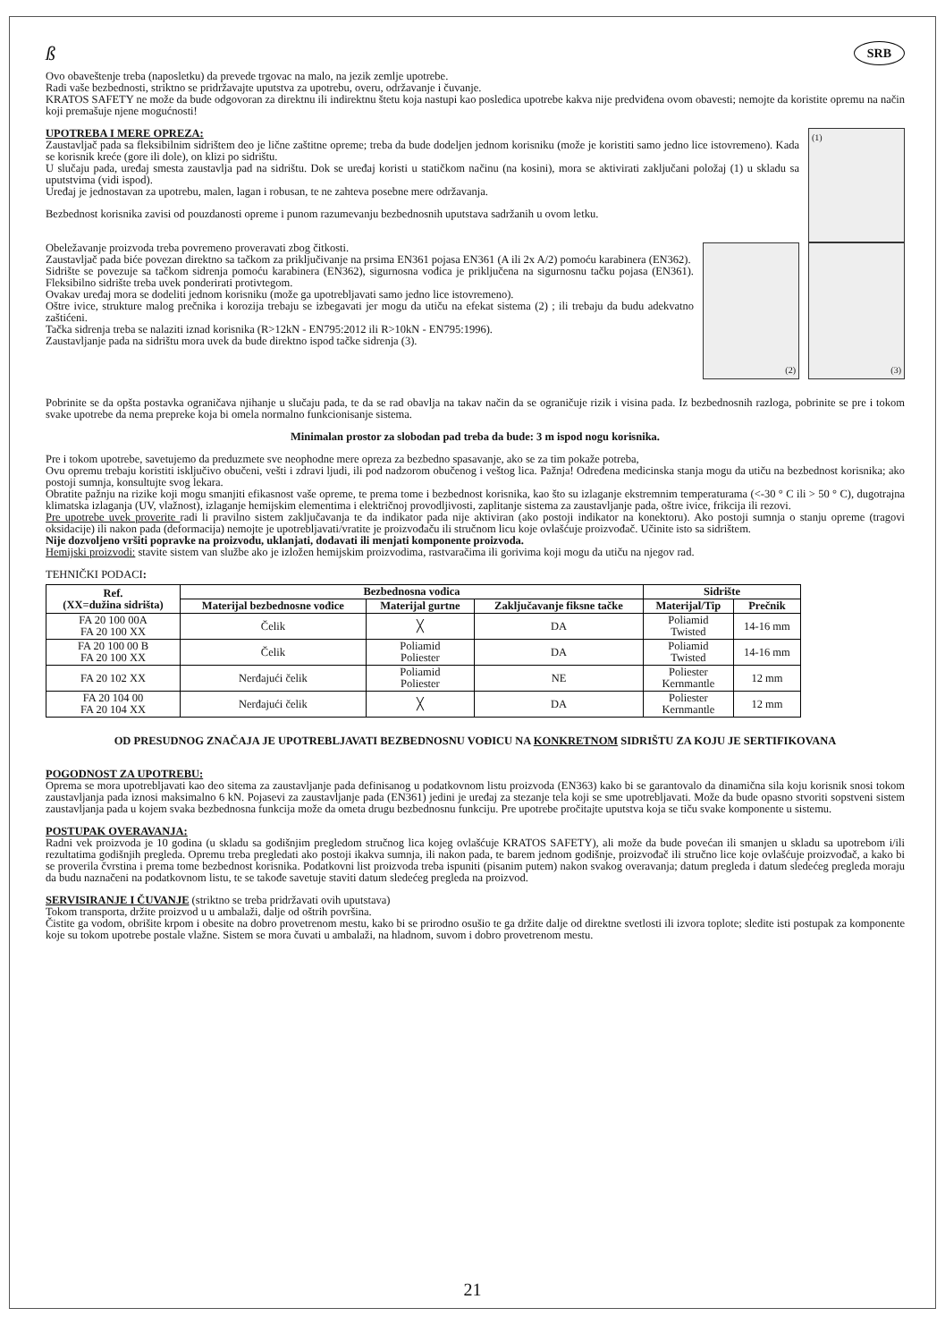ß SRB
Ovo obaveštenje treba (naposletku) da prevede trgovac na malo, na jezik zemlje upotrebe.
Radi vaše bezbednosti, striktno se pridržavajte uputstva za upotrebu, overu, održavanje i čuvanje.
KRATOS SAFETY ne može da bude odgovoran za direktnu ili indirektnu štetu koja nastupi kao posledica upotrebe kakva nije predviđena ovom obavesti; nemojte da koristite opremu na način koji premašuje njene mogućnosti!
UPOTREBA I MERE OPREZA:
Zaustavljač pada sa fleksibilnim sidrištem deo je lične zaštitne opreme; treba da bude dodeljen jednom korisniku (može je koristiti samo jedno lice istovremeno). Kada se korisnik kreće (gore ili dole), on klizi po sidrištu.
U slučaju pada, uređaj smesta zaustavlja pad na sidrištu. Dok se uređaj koristi u statičkom načinu (na kosini), mora se aktivirati zaključani položaj (1) u skladu sa uputstvima (vidi ispod).
Uređaj je jednostavan za upotrebu, malen, lagan i robusan, te ne zahteva posebne mere održavanja.
Bezbednost korisnika zavisi od pouzdanosti opreme i punom razumevanju bezbednosnih uputstava sadržanih u ovom letku.
(1)
Obeležavanje proizvoda treba povremeno proveravati zbog čitkosti.
Zaustavljač pada biće povezan direktno sa tačkom za priključivanje na prsima EN361 pojasa EN361 (A ili 2x A/2) pomoću karabinera (EN362).
Sidrište se povezuje sa tačkom sidrenja pomoću karabinera (EN362), sigurnosna vođica je priključena na sigurnosnu tačku pojasa (EN361). Fleksibilno sidrište treba uvek ponderirati protivtegom.
Ovakav uređaj mora se dodeliti jednom korisniku (može ga upotrebljavati samo jedno lice istovremeno).
Oštre ivice, strukture malog prečnika i korozija trebaju se izbegavati jer mogu da utiču na efekat sistema (2) ; ili trebaju da budu adekvatno zaštićeni.
Tačka sidrenja treba se nalaziti iznad korisnika (R>12kN - EN795:2012 ili R>10kN - EN795:1996).
Zaustavljanje pada na sidrištu mora uvek da bude direktno ispod tačke sidrenja (3).
(2) (3)
Pobrinite se da opšta postavka ograničava njihanje u slučaju pada, te da se rad obavlja na takav način da se ograničuje rizik i visina pada. Iz bezbednosnih razloga, pobrinite se pre i tokom svake upotrebe da nema prepreke koja bi omela normalno funkcionisanje sistema.
Minimalan prostor za slobodan pad treba da bude: 3 m ispod nogu korisnika.
Pre i tokom upotrebe, savetujemo da preduzmete sve neophodne mere opreza za bezbedno spasavanje, ako se za tim pokaže potreba,
Ovu opremu trebaju koristiti isključivo obučeni, vešti i zdravi ljudi, ili pod nadzorom obučenog i veštog lica. Pažnja! Određena medicinska stanja mogu da utiču na bezbednost korisnika; ako postoji sumnja, konsultujte svog lekara.
Obratite pažnju na rizike koji mogu smanjiti efikasnost vaše opreme, te prema tome i bezbednost korisnika, kao što su izlaganje ekstremnim temperaturama (<-30 ° C ili > 50 ° C), dugotrajna klimatska izlaganja (UV, vlažnost), izlaganje hemijskim elementima i električnoj provodljivosti, zaplitanje sistema za zaustavljanje pada, oštre ivice, frikcija ili rezovi.
Pre upotrebe uvek proverite radi li pravilno sistem zaključavanja te da indikator pada nije aktiviran (ako postoji indikator na konektoru). Ako postoji sumnja o stanju opreme (tragovi oksidacije) ili nakon pada (deformacija) nemojte je upotrebljavati/vratite je proizvođaču ili stručnom licu koje ovlašćuje proizvođač. Učinite isto sa sidrištem.
Nije dozvoljeno vršiti popravke na proizvodu, uklanjati, dodavati ili menjati komponente proizvoda.
Hemijski proizvodi: stavite sistem van službe ako je izložen hemijskim proizvodima, rastvaračima ili gorivima koji mogu da utiču na njegov rad.
TEHNIČKI PODACI:
| Ref. (XX=dužina sidrišta) | Bezbednosna vođica | | | Sidrište | |
| --- | --- | --- | --- | --- | --- |
| | Materijal bezbednosne vođice | Materijal gurtne | Zaključavanje fiksne tačke | Materijal/Tip | Prečnik |
| FA 20 100 00A FA 20 100 XX | Čelik | ╳ | DA | Poliamid Twisted | 14-16 mm |
| FA 20 100 00 B FA 20 100 XX | Čelik | Poliamid Poliester | DA | Poliamid Twisted | 14-16 mm |
| FA 20 102 XX | Nerđajući čelik | Poliamid Poliester | NE | Poliester Kernmantle | 12 mm |
| FA 20 104 00 FA 20 104 XX | Nerđajući čelik | ╳ | DA | Poliester Kernmantle | 12 mm |
OD PRESUDNOG ZNAČAJA JE UPOTREBLJAVATI BEZBEDNOSNU VOĐICU NA KONKRETNOM SIDRIŠTU ZA KOJU JE SERTIFIKOVANA
POGODNOST ZA UPOTREBU:
Oprema se mora upotrebljavati kao deo sitema za zaustavljanje pada definisanog u podatkovnom listu proizvoda (EN363) kako bi se garantovalo da dinamična sila koju korisnik snosi tokom zaustavljanja pada iznosi maksimalno 6 kN. Pojasevi za zaustavljanje pada (EN361) jedini je uređaj za stezanje tela koji se sme upotrebljavati. Može da bude opasno stvoriti sopstveni sistem zaustavljanja pada u kojem svaka bezbednosna funkcija može da ometa drugu bezbednosnu funkciju. Pre upotrebe pročitajte uputstva koja se tiču svake komponente u sistemu.
POSTUPAK OVERAVANJA:
Radni vek proizvoda je 10 godina (u skladu sa godišnjim pregledom stručnog lica kojeg ovlašćuje KRATOS SAFETY), ali može da bude povećan ili smanjen u skladu sa upotrebom i/ili rezultatima godišnjih pregleda. Opremu treba pregledati ako postoji ikakva sumnja, ili nakon pada, te barem jednom godišnje, proizvođač ili stručno lice koje ovlašćuje proizvođač, a kako bi se proverila čvrstina i prema tome bezbednost korisnika. Podatkovni list proizvoda treba ispuniti (pisanim putem) nakon svakog overavanja; datum pregleda i datum sledećeg pregleda moraju da budu naznačeni na podatkovnom listu, te se takođe savetuje staviti datum sledećeg pregleda na proizvod.
SERVISIRANJE I ČUVANJE (striktno se treba pridržavati ovih uputstava)
Tokom transporta, držite proizvod u u ambalaži, dalje od oštrih površina.
Čistite ga vodom, obrišite krpom i obesite na dobro provetrenom mestu, kako bi se prirodno osušio te ga držite dalje od direktne svetlosti ili izvora toplote; sledite isti postupak za komponente koje su tokom upotrebe postale vlažne. Sistem se mora čuvati u ambalaži, na hladnom, suvom i dobro provetrenom mestu.
21